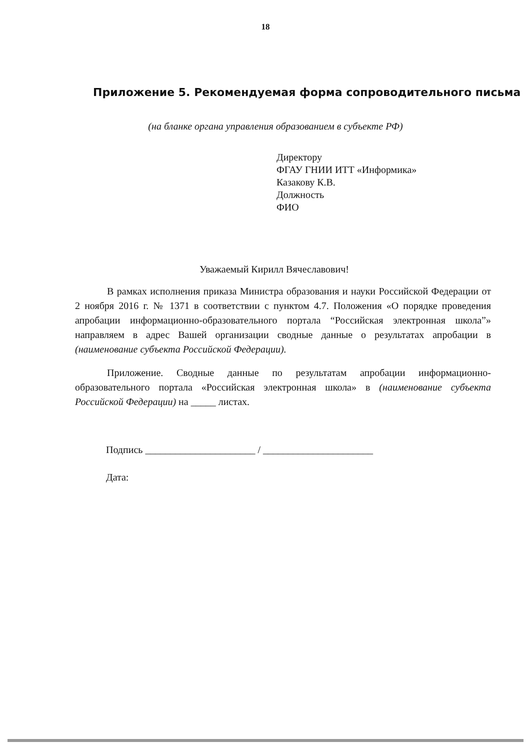18
Приложение 5. Рекомендуемая форма сопроводительного письма
(на бланке органа управления образованием в субъекте РФ)
Директору
ФГАУ ГНИИ ИТТ «Информика»
Казакову К.В.
Должность
ФИО
Уважаемый Кирилл Вячеславович!
В рамках исполнения приказа Министра образования и науки Российской Федерации от 2 ноября 2016 г. № 1371 в соответствии с пунктом 4.7. Положения «О порядке проведения апробации информационно-образовательного портала “Российская электронная школа”» направляем в адрес Вашей организации сводные данные о результатах апробации в (наименование субъекта Российской Федерации).
Приложение. Сводные данные по результатам апробации информационно-образовательного портала «Российская электронная школа» в (наименование субъекта Российской Федерации) на _____ листах.
Подпись ______________________ / ______________________
Дата: